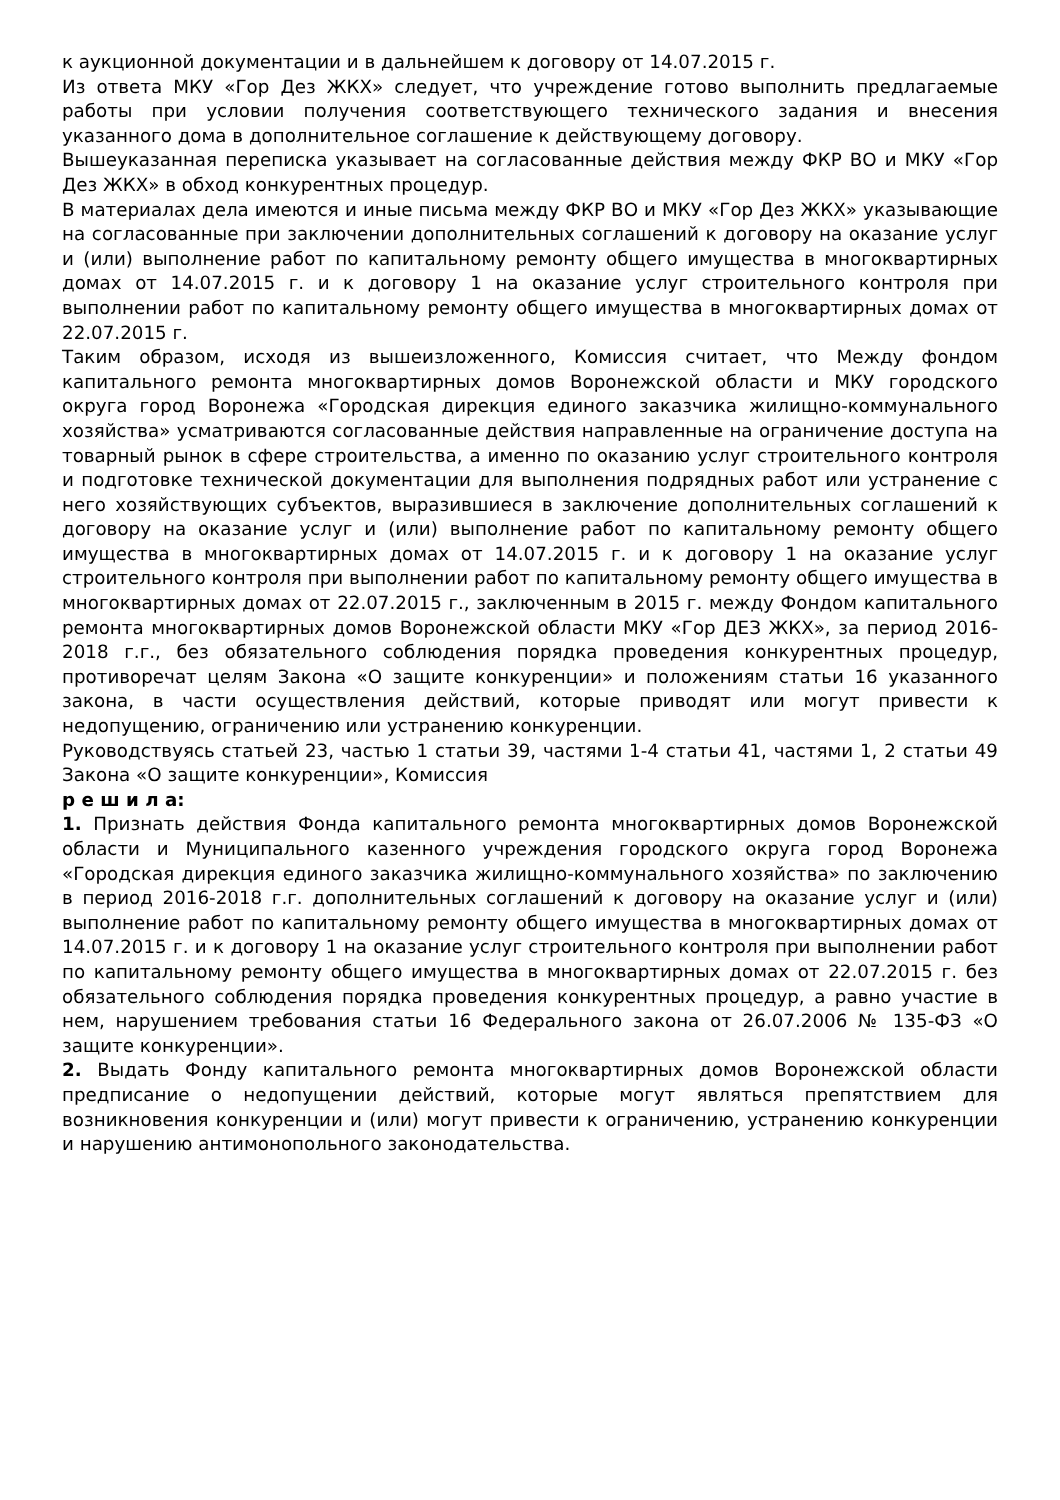к аукционной документации и в дальнейшем к договору от 14.07.2015 г.
Из ответа МКУ «Гор Дез ЖКХ» следует, что учреждение готово выполнить предлагаемые работы при условии получения соответствующего технического задания и внесения указанного дома в дополнительное соглашение к действующему договору.
Вышеуказанная переписка указывает на согласованные действия между ФКР ВО и МКУ «Гор Дез ЖКХ» в обход конкурентных процедур.
В материалах дела имеются и иные письма между ФКР ВО и МКУ «Гор Дез ЖКХ» указывающие на согласованные при заключении дополнительных соглашений к договору на оказание услуг и (или) выполнение работ по капитальному ремонту общего имущества в многоквартирных домах от 14.07.2015 г. и к договору 1 на оказание услуг строительного контроля при выполнении работ по капитальному ремонту общего имущества в многоквартирных домах от 22.07.2015 г.
Таким образом, исходя из вышеизложенного, Комиссия считает, что Между фондом капитального ремонта многоквартирных домов Воронежской области и МКУ городского округа город Воронежа «Городская дирекция единого заказчика жилищно-коммунального хозяйства» усматриваются согласованные действия направленные на ограничение доступа на товарный рынок в сфере строительства, а именно по оказанию услуг строительного контроля и подготовке технической документации для выполнения подрядных работ или устранение с него хозяйствующих субъектов, выразившиеся в заключение дополнительных соглашений к договору на оказание услуг и (или) выполнение работ по капитальному ремонту общего имущества в многоквартирных домах от 14.07.2015 г. и к договору 1 на оказание услуг строительного контроля при выполнении работ по капитальному ремонту общего имущества в многоквартирных домах от 22.07.2015 г., заключенным в 2015 г. между Фондом капитального ремонта многоквартирных домов Воронежской области МКУ «Гор ДЕЗ ЖКХ», за период 2016-2018 г.г., без обязательного соблюдения порядка проведения конкурентных процедур, противоречат целям Закона «О защите конкуренции» и положениям статьи 16 указанного закона, в части осуществления действий, которые приводят или могут привести к недопущению, ограничению или устранению конкуренции.
Руководствуясь статьей 23, частью 1 статьи 39, частями 1-4 статьи 41, частями 1, 2 статьи 49 Закона «О защите конкуренции», Комиссия
р е ш и л а:
1. Признать действия Фонда капитального ремонта многоквартирных домов Воронежской области и Муниципального казенного учреждения городского округа город Воронежа «Городская дирекция единого заказчика жилищно-коммунального хозяйства» по заключению в период 2016-2018 г.г. дополнительных соглашений к договору на оказание услуг и (или) выполнение работ по капитальному ремонту общего имущества в многоквартирных домах от 14.07.2015 г. и к договору 1 на оказание услуг строительного контроля при выполнении работ по капитальному ремонту общего имущества в многоквартирных домах от 22.07.2015 г. без обязательного соблюдения порядка проведения конкурентных процедур, а равно участие в нем, нарушением требования статьи 16 Федерального закона от 26.07.2006 № 135-ФЗ «О защите конкуренции».
2. Выдать Фонду капитального ремонта многоквартирных домов Воронежской области предписание о недопущении действий, которые могут являться препятствием для возникновения конкуренции и (или) могут привести к ограничению, устранению конкуренции и нарушению антимонопольного законодательства.